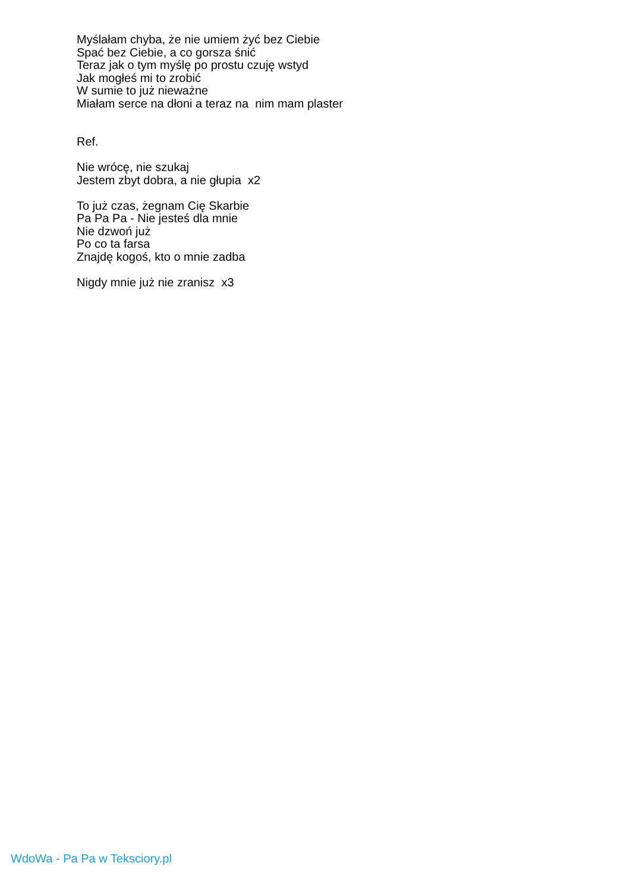Myślałam chyba, że nie umiem żyć bez Ciebie
Spać bez Ciebie, a co gorsza śnić
Teraz jak o tym myślę po prostu czuję wstyd
Jak mogłeś mi to zrobić
W sumie to już nieważne
Miałam serce na dłoni a teraz na nim mam plaster
Ref.
Nie wrócę, nie szukaj
Jestem zbyt dobra, a nie głupia x2
To już czas, żegnam Cię Skarbie
Pa Pa Pa - Nie jesteś dla mnie
Nie dzwoń już
Po co ta farsa
Znajdę kogoś, kto o mnie zadba
Nigdy mnie już nie zranisz x3
WdoWa - Pa Pa w Teksciory.pl